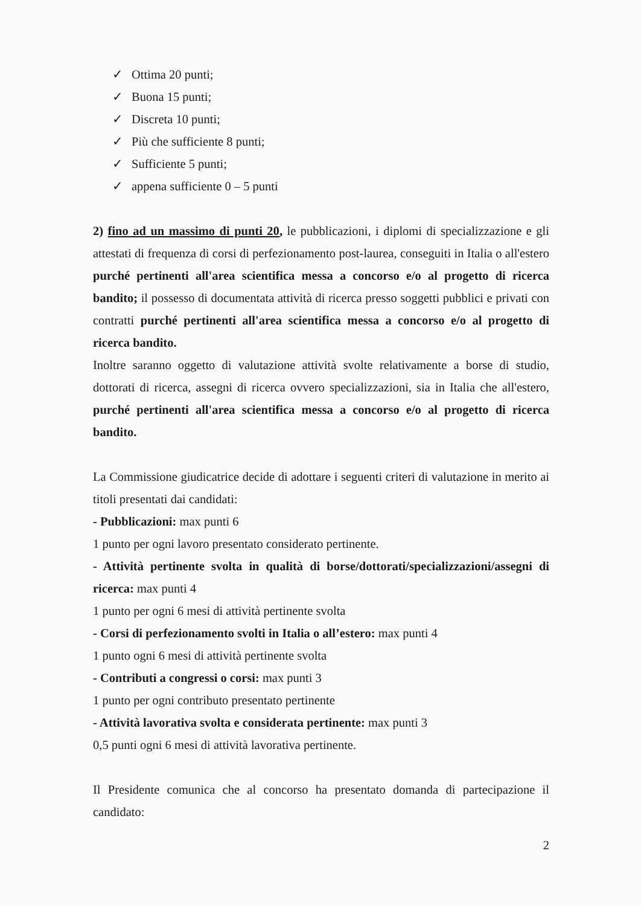✓ Ottima 20 punti;
✓ Buona 15 punti;
✓ Discreta 10 punti;
✓ Più che sufficiente 8 punti;
✓ Sufficiente 5 punti;
✓ appena sufficiente 0 – 5 punti
2) fino ad un massimo di punti 20, le pubblicazioni, i diplomi di specializzazione e gli attestati di frequenza di corsi di perfezionamento post-laurea, conseguiti in Italia o all'estero purché pertinenti all'area scientifica messa a concorso e/o al progetto di ricerca bandito; il possesso di documentata attività di ricerca presso soggetti pubblici e privati con contratti purché pertinenti all'area scientifica messa a concorso e/o al progetto di ricerca bandito.
Inoltre saranno oggetto di valutazione attività svolte relativamente a borse di studio, dottorati di ricerca, assegni di ricerca ovvero specializzazioni, sia in Italia che all'estero, purché pertinenti all'area scientifica messa a concorso e/o al progetto di ricerca bandito.
La Commissione giudicatrice decide di adottare i seguenti criteri di valutazione in merito ai titoli presentati dai candidati:
- Pubblicazioni: max punti 6
1 punto per ogni lavoro presentato considerato pertinente.
- Attività pertinente svolta in qualità di borse/dottorati/specializzazioni/assegni di ricerca: max punti 4
1 punto per ogni 6 mesi di attività pertinente svolta
- Corsi di perfezionamento svolti in Italia o all’estero: max punti 4
1 punto ogni 6 mesi di attività pertinente svolta
- Contributi a congressi o corsi: max punti 3
1 punto per ogni contributo presentato pertinente
- Attività lavorativa svolta e considerata pertinente: max punti 3
0,5 punti ogni 6 mesi di attività lavorativa pertinente.
Il Presidente comunica che al concorso ha presentato domanda di partecipazione il candidato:
2